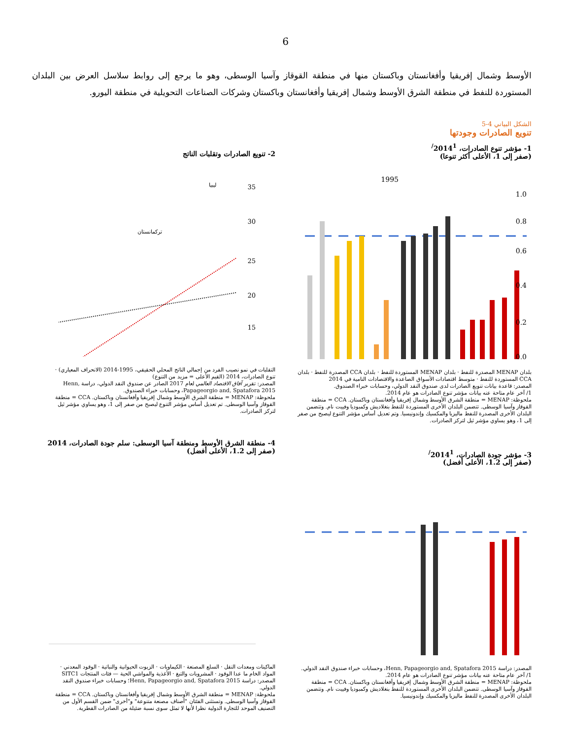6
الأوسط وشمال إفريقيا وأفغانستان وباكستان منها في منطقة القوقاز وآسيا الوسطى، وهو ما يرجع إلى روابط سلاسل العرض بين البلدان المستوردة للنفط في منطقة الشرق الأوسط وشمال إفريقيا وأفغانستان وباكستان وشركات الصناعات التحويلية في منطقة اليورو.
الشكل البياني 4-5
تنويع الصادرات وجودتها
1- مؤشر تنوع الصادرات، 2014<sup>1/</sup>
(صفر إلى 1، الأعلى أكثر تنوعا)
1.0
0.8
0.6
0.4
0.2
0.0
1995
بلدان MENAP المصدرة للنفط · بلدان MENAP المستوردة للنفط · بلدان CCA المصدرة للنفط · بلدان CCA المستوردة للنفط · متوسط اقتصادات الأسواق الصاعدة والاقتصادات النامية في 2014
المصدر: قاعدة بيانات تنويع الصادرات لدى صندوق النقد الدولي، وحسابات خبراء الصندوق.
1/ آخر عام متاحة عنه بيانات مؤشر تنوع الصادرات هو عام 2014.
ملحوظة: MENAP = منطقة الشرق الأوسط وشمال إفريقيا وأفغانستان وباكستان. CCA = منطقة القوقاز وآسيا الوسطى. تتضمن البلدان الأخرى المستوردة للنفط بنغلاديش وكمبوديا وفييت نام. وتتضمن البلدان الأخرى المصدرة للنفط ماليزيا والمكسيك وإندونيسيا. وتم تعديل أساس مؤشر التنوع ليصبح من صفر إلى 1، وهو يساوي مؤشر ثيل لتركز الصادرات.
2- تنويع الصادرات وتقلبات الناتج
35
30
25
20
15
ليبيا
تركمانستان
التقلبات في نمو نصيب الفرد من إجمالي الناتج المحلي الحقيقي، 1995-2014 (الانحراف المعياري) · تنوع الصادرات، 2014 (القيم الأعلى = مزيد من التنوع)
المصدر: تقرير آفاق الاقتصاد العالمي لعام 2017 الصادر عن صندوق النقد الدولي، دراسة Henn, Papageorgio and, Spatafora 2015، وحسابات خبراء الصندوق.
ملحوظة: MENAP = منطقة الشرق الأوسط وشمال إفريقيا وأفغانستان وباكستان. CCA = منطقة القوقاز وآسيا الوسطى. تم تعديل أساس مؤشر التنوع ليصبح من صفر إلى 1، وهو يساوي مؤشر ثيل لتركز الصادرات.
3- مؤشر جودة الصادرات، 2014<sup>1/</sup>
(صفر إلى 1.2، الأعلى أفضل)
المصدر: دراسة Henn, Papageorgio and, Spatafora 2015، وحسابات خبراء صندوق النقد الدولي.
1/ آخر عام متاحة عنه بيانات مؤشر تنوع الصادرات هو عام 2014.
ملحوظة: MENAP = منطقة الشرق الأوسط وشمال إفريقيا وأفغانستان وباكستان. CCA = منطقة القوقاز وآسيا الوسطى. تتضمن البلدان الأخرى المستوردة للنفط بنغلاديش وكمبوديا وفييت نام. وتتضمن البلدان الأخرى المصدرة للنفط ماليزيا والمكسيك وإندونيسيا.
4- منطقة الشرق الأوسط ومنطقة آسيا الوسطى: سلم جودة الصادرات، 2014
(صفر إلى 1.2، الأعلى أفضل)
الماكينات ومعدات النقل · السلع المصنعة · الكيماويات · الزيوت الحيوانية والنباتية · الوقود المعدني · المواد الخام ما عدا الوقود · المشروبات والتبغ · الأغذية والمواشي الحية — فئات المنتجات SITC1
المصدر: دراسة Henn, Papageorgio and, Spatafora 2015؛ وحسابات خبراء صندوق النقد الدولي.
ملحوظة: MENAP = منطقة الشرق الأوسط وشمال إفريقيا وأفغانستان وباكستان. CCA = منطقة القوقاز وآسيا الوسطى. وتستثنى الفئتان "أصناف مصنعة متنوعة" و"أخرى" ضمن القسم الأول من التصنيف الموحد للتجارة الدولية نظرا لأنها لا تمثل سوى نسبة ضئيلة من الصادرات القطرية.